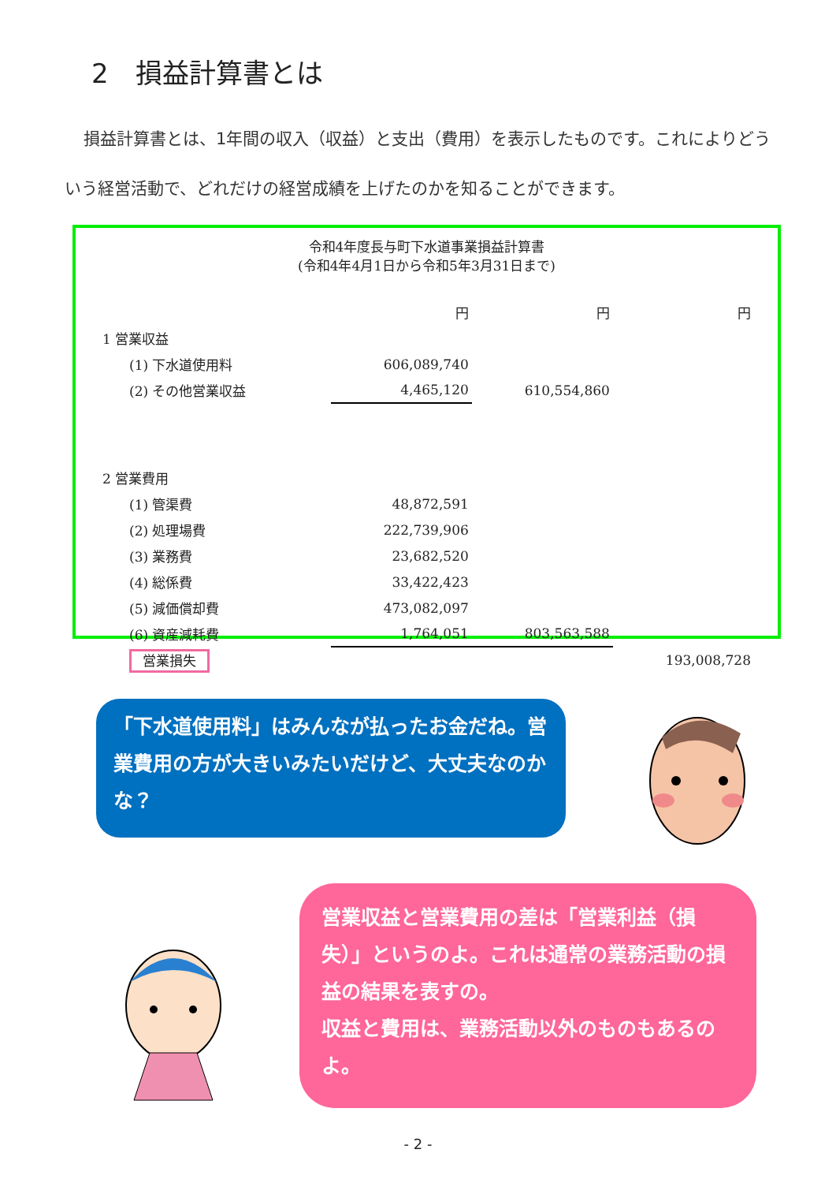2　損益計算書とは
損益計算書とは、1年間の収入（収益）と支出（費用）を表示したものです。これによりどういう経営活動で、どれだけの経営成績を上げたのかを知ることができます。
令和4年度長与町下水道事業損益計算書
(令和4年4月1日から令和5年3月31日まで)
| | 円 | 円 | 円 |
| 1 営業収益 | | | |
| (1) 下水道使用料 | 606,089,740 | | |
| (2) その他営業収益 | 4,465,120 | 610,554,860 | |
| 2 営業費用 | | | |
| (1) 管渠費 | 48,872,591 | | |
| (2) 処理場費 | 222,739,906 | | |
| (3) 業務費 | 23,682,520 | | |
| (4) 総係費 | 33,422,423 | | |
| (5) 減価償却費 | 473,082,097 | | |
| (6) 資産減耗費 | 1,764,051 | 803,563,588 | |
| 営業損失 | | | 193,008,728 |
「下水道使用料」はみんなが払ったお金だね。営業費用の方が大きいみたいだけど、大丈夫なのかな？
営業収益と営業費用の差は「営業利益（損失）」というのよ。これは通常の業務活動の損益の結果を表すの。
収益と費用は、業務活動以外のものもあるのよ。
- 2 -